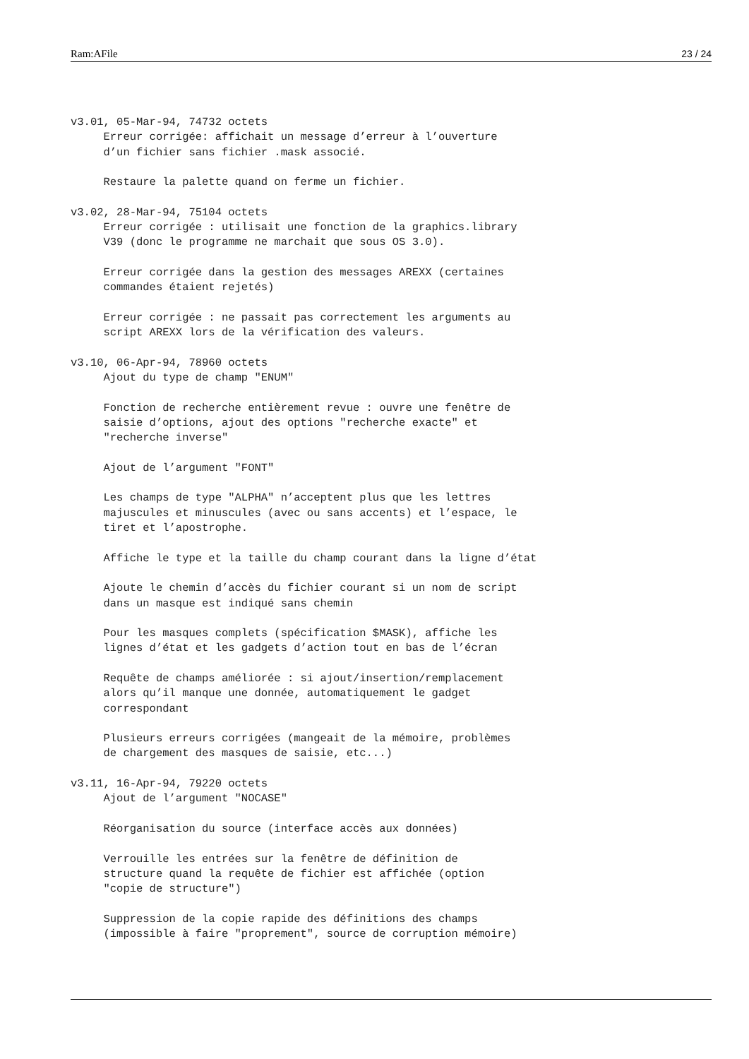Ram:AFile 23 / 24
v3.01, 05-Mar-94, 74732 octets
     Erreur corrigée: affichait un message d’erreur à l’ouverture
     d’un fichier sans fichier .mask associé.

     Restaure la palette quand on ferme un fichier.

v3.02, 28-Mar-94, 75104 octets
     Erreur corrigée : utilisait une fonction de la graphics.library
     V39 (donc le programme ne marchait que sous OS 3.0).

     Erreur corrigée dans la gestion des messages AREXX (certaines
     commandes étaient rejetés)

     Erreur corrigée : ne passait pas correctement les arguments au
     script AREXX lors de la vérification des valeurs.

v3.10, 06-Apr-94, 78960 octets
     Ajout du type de champ "ENUM"

     Fonction de recherche entièrement revue : ouvre une fenêtre de
     saisie d’options, ajout des options "recherche exacte" et
     "recherche inverse"

     Ajout de l’argument "FONT"

     Les champs de type "ALPHA" n’acceptent plus que les lettres
     majuscules et minuscules (avec ou sans accents) et l’espace, le
     tiret et l’apostrophe.

     Affiche le type et la taille du champ courant dans la ligne d’état

     Ajoute le chemin d’accès du fichier courant si un nom de script
     dans un masque est indiqué sans chemin

     Pour les masques complets (spécification $MASK), affiche les
     lignes d’état et les gadgets d’action tout en bas de l’écran

     Requête de champs améliorée : si ajout/insertion/remplacement
     alors qu’il manque une donnée, automatiquement le gadget
     correspondant

     Plusieurs erreurs corrigées (mangeait de la mémoire, problèmes
     de chargement des masques de saisie, etc...)

v3.11, 16-Apr-94, 79220 octets
     Ajout de l’argument "NOCASE"

     Réorganisation du source (interface accès aux données)

     Verrouille les entrées sur la fenêtre de définition de
     structure quand la requête de fichier est affichée (option
     "copie de structure")

     Suppression de la copie rapide des définitions des champs
     (impossible à faire "proprement", source de corruption mémoire)